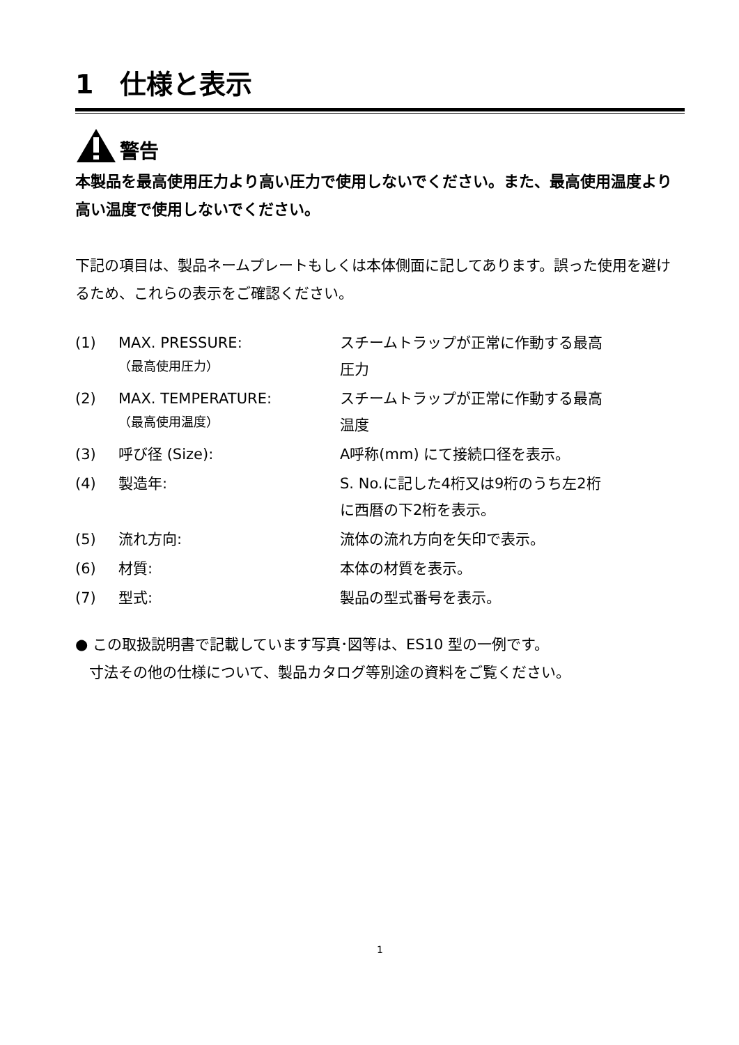1　仕様と表示
警告
本製品を最高使用圧力より高い圧力で使用しないでください。また、最高使用温度より高い温度で使用しないでください。
下記の項目は、製品ネームプレートもしくは本体側面に記してあります。誤った使用を避けるため、これらの表示をご確認ください。
| (1) | MAX. PRESSURE: （最高使用圧力） | スチームトラップが正常に作動する最高 圧力 |
| (2) | MAX. TEMPERATURE: （最高使用温度） | スチームトラップが正常に作動する最高 温度 |
| (3) | 呼び径 (Size): | A呼称(mm) にて接続口径を表示。 |
| (4) | 製造年: | S. No.に記した4桁又は9桁のうち左2桁 に西暦の下2桁を表示。 |
| (5) | 流れ方向: | 流体の流れ方向を矢印で表示。 |
| (6) | 材質: | 本体の材質を表示。 |
| (7) | 型式: | 製品の型式番号を表示。 |
● この取扱説明書で記載しています写真･図等は、ES10 型の一例です。
寸法その他の仕様について、製品カタログ等別途の資料をご覧ください。
1